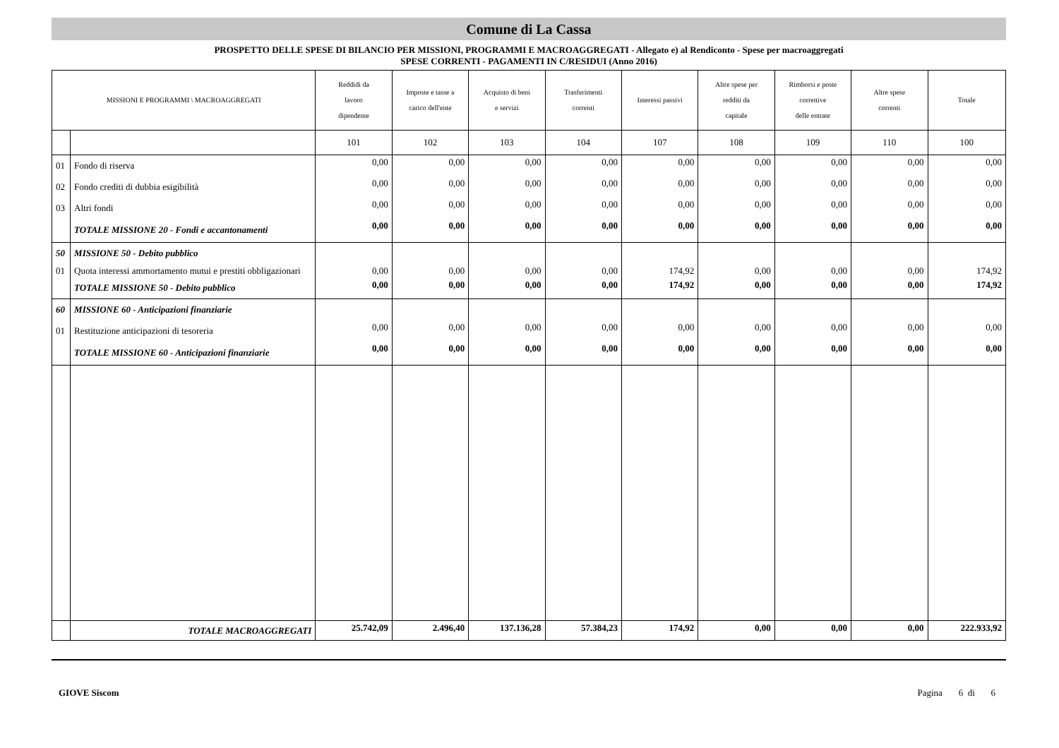Comune di La Cassa
PROSPETTO DELLE SPESE DI BILANCIO PER MISSIONI, PROGRAMMI E MACROAGGREGATI - Allegato e) al Rendiconto - Spese per macroaggregati
SPESE CORRENTI - PAGAMENTI IN C/RESIDUI (Anno 2016)
| MISSIONI E PROGRAMMI \ MACROAGGREGATI | | Reddidi da lavoro dipendente | Imposte e tasse a carico dell'ente | Acquisto di beni e servizi | Trasferimenti correnti | Interessi passivi | Altre spese per redditi da capitale | Rimborsi e poste correttive delle entrate | Altre spese correnti | Totale |
| --- | --- | --- | --- | --- | --- | --- | --- | --- | --- | --- |
| | | 101 | 102 | 103 | 104 | 107 | 108 | 109 | 110 | 100 |
| 01 | Fondo di riserva | 0,00 | 0,00 | 0,00 | 0,00 | 0,00 | 0,00 | 0,00 | 0,00 | 0,00 |
| 02 | Fondo crediti di dubbia esigibilità | 0,00 | 0,00 | 0,00 | 0,00 | 0,00 | 0,00 | 0,00 | 0,00 | 0,00 |
| 03 | Altri fondi | 0,00 | 0,00 | 0,00 | 0,00 | 0,00 | 0,00 | 0,00 | 0,00 | 0,00 |
| | TOTALE MISSIONE 20 - Fondi e accantonamenti | 0,00 | 0,00 | 0,00 | 0,00 | 0,00 | 0,00 | 0,00 | 0,00 | 0,00 |
| 50 | MISSIONE 50 - Debito pubblico | | | | | | | | | |
| 01 | Quota interessi ammortamento mutui e prestiti obbligazionari | 0,00 | 0,00 | 0,00 | 0,00 | 174,92 | 0,00 | 0,00 | 0,00 | 174,92 |
| | TOTALE MISSIONE 50 - Debito pubblico | 0,00 | 0,00 | 0,00 | 0,00 | 174,92 | 0,00 | 0,00 | 0,00 | 174,92 |
| 60 | MISSIONE 60 - Anticipazioni finanziarie | | | | | | | | | |
| 01 | Restituzione anticipazioni di tesoreria | 0,00 | 0,00 | 0,00 | 0,00 | 0,00 | 0,00 | 0,00 | 0,00 | 0,00 |
| | TOTALE MISSIONE 60 - Anticipazioni finanziarie | 0,00 | 0,00 | 0,00 | 0,00 | 0,00 | 0,00 | 0,00 | 0,00 | 0,00 |
| | TOTALE MACROAGGREGATI | 25.742,09 | 2.496,40 | 137.136,28 | 57.384,23 | 174,92 | 0,00 | 0,00 | 0,00 | 222.933,92 |
GIOVE Siscom Pagina 6 di 6